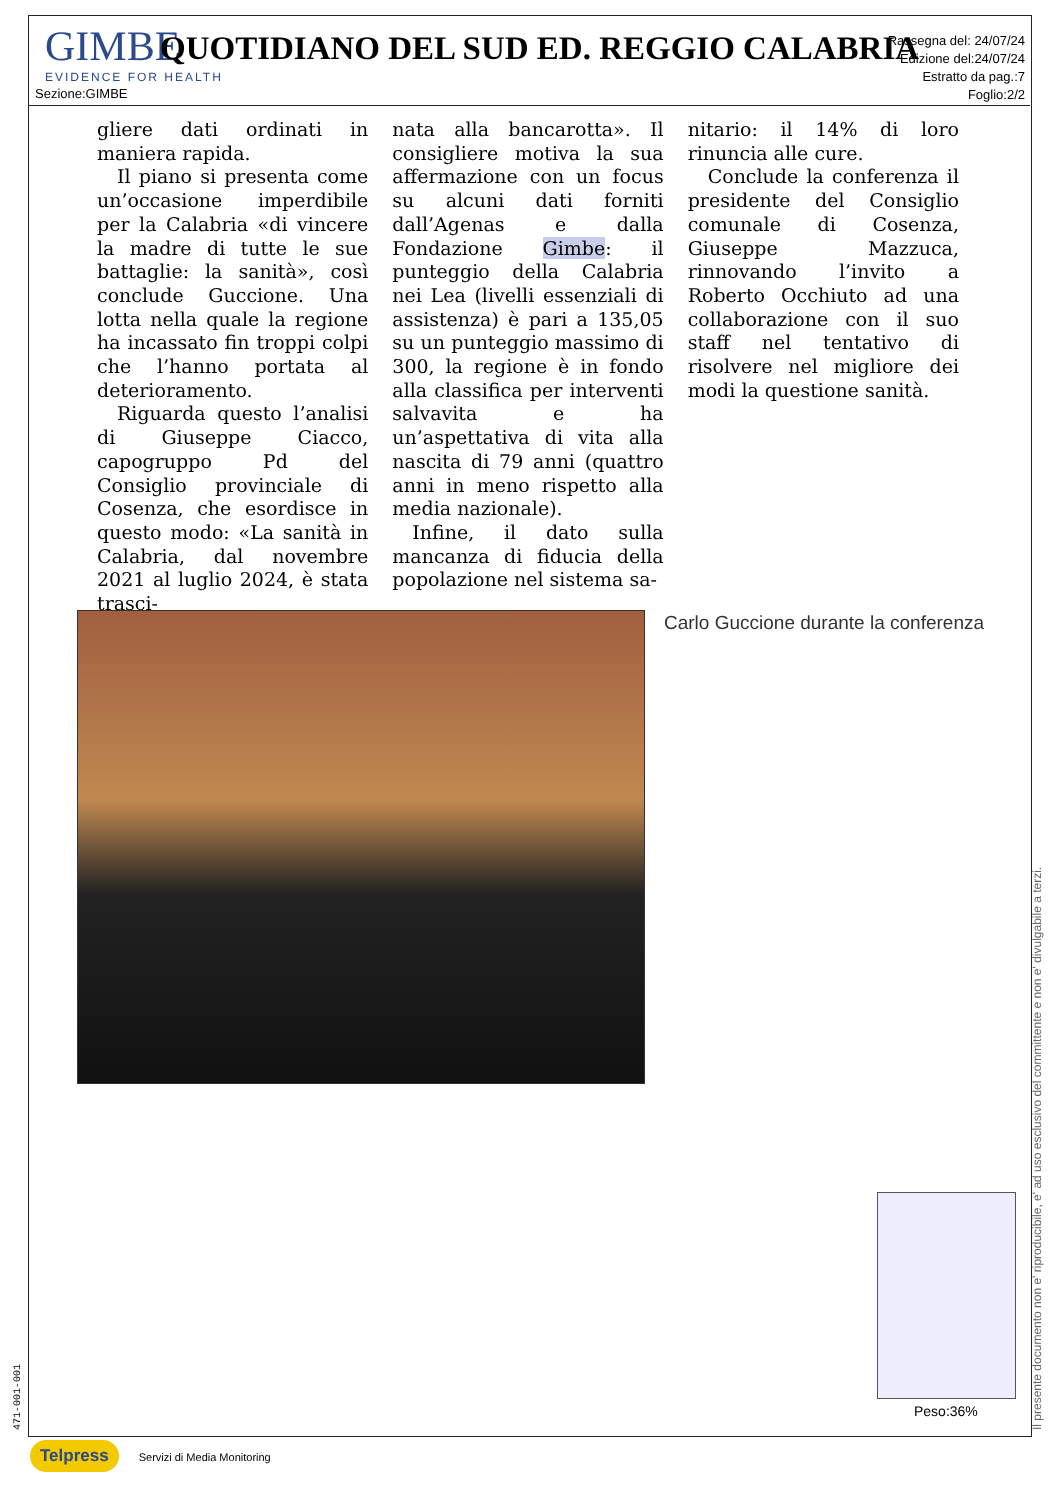GIMBE
EVIDENCE FOR HEALTH
QUOTIDIANO DEL SUD ED. REGGIO CALABRIA
Rassegna del: 24/07/24
Edizione del:24/07/24
Estratto da pag.:7
Foglio:2/2
Sezione:GIMBE
gliere dati ordinati in maniera rapida.
Il piano si presenta come un’occasione imperdibile per la Calabria «di vincere la madre di tutte le sue battaglie: la sanità», così conclude Guccione. Una lotta nella quale la regione ha incassato fin troppi colpi che l’hanno portata al deterioramento.
Riguarda questo l’analisi di Giuseppe Ciacco, capogruppo Pd del Consiglio provinciale di Cosenza, che esordisce in questo modo: «La sanità in Calabria, dal novembre 2021 al luglio 2024, è stata trasci-
nata alla bancarotta». Il consigliere motiva la sua affermazione con un focus su alcuni dati forniti dall’Agenas e dalla Fondazione Gimbe: il punteggio della Calabria nei Lea (livelli essenziali di assistenza) è pari a 135,05 su un punteggio massimo di 300, la regione è in fondo alla classifica per interventi salvavita e ha un’aspettativa di vita alla nascita di 79 anni (quattro anni in meno rispetto alla media nazionale).
Infine, il dato sulla mancanza di fiducia della popolazione nel sistema sa-
nitario: il 14% di loro rinuncia alle cure.
Conclude la conferenza il presidente del Consiglio comunale di Cosenza, Giuseppe Mazzuca, rinnovando l’invito a Roberto Occhiuto ad una collaborazione con il suo staff nel tentativo di risolvere nel migliore dei modi la questione sanità.
Carlo Guccione durante la conferenza
Peso:36%
Il presente documento non e' riproducibile, e' ad uso esclusivo del committente e non e' divulgabile a terzi.
471-001-001
Telpress Servizi di Media Monitoring